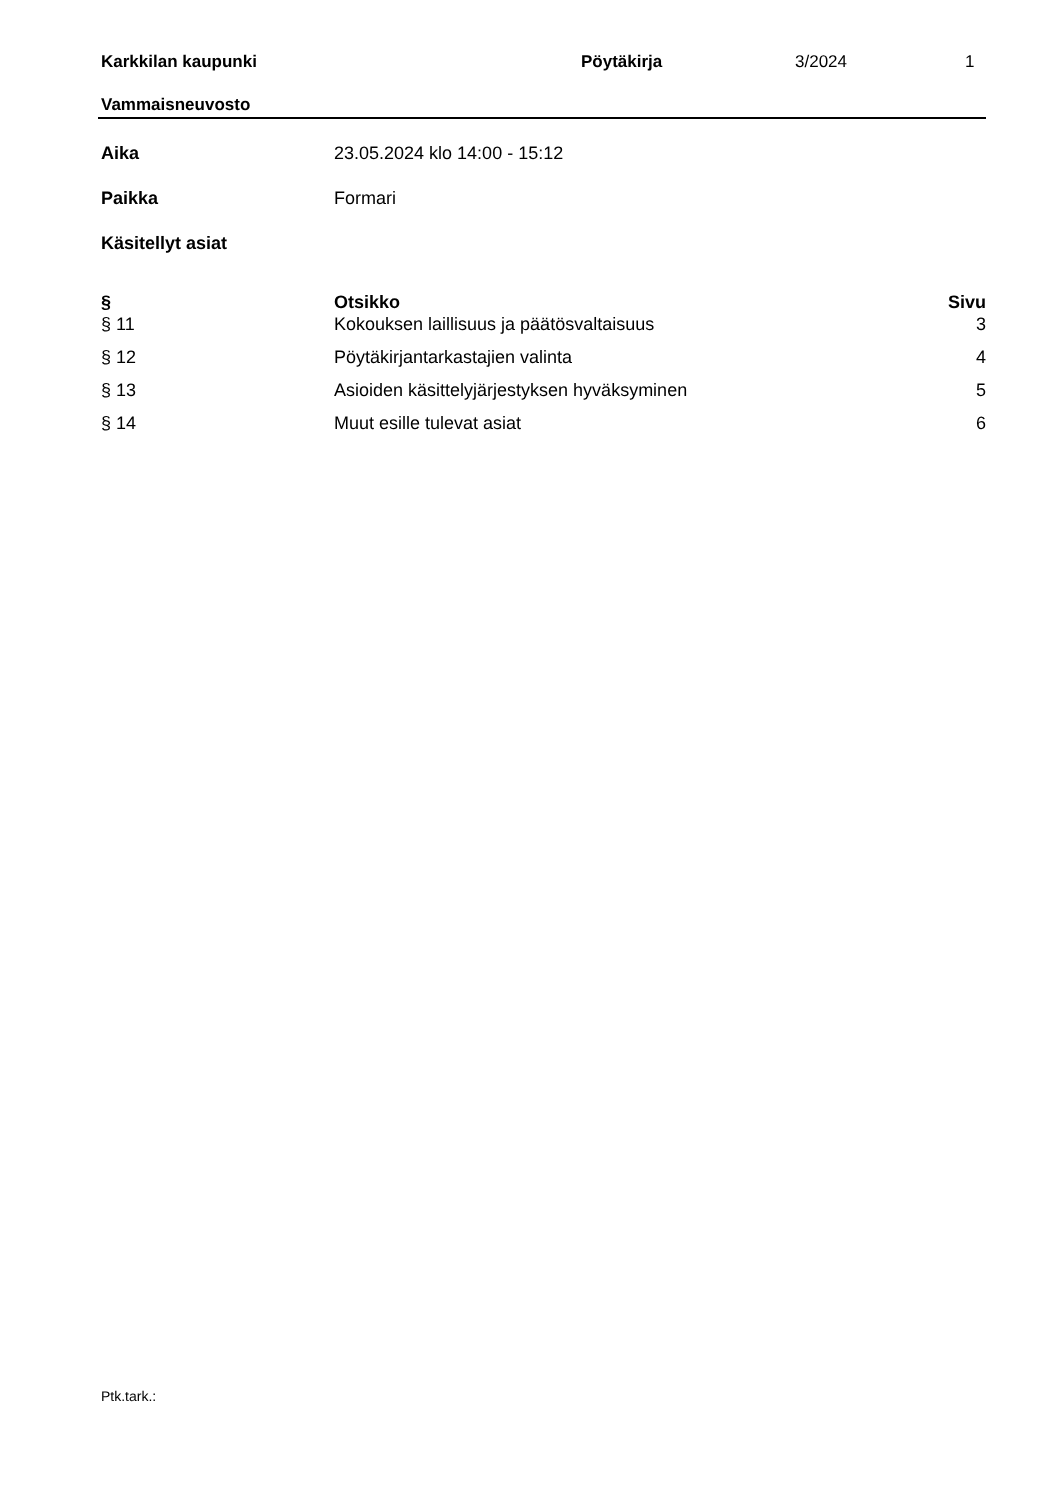Karkkilan kaupunki Pöytäkirja 3/2024 1
Vammaisneuvosto
Aika 23.05.2024 klo 14:00 - 15:12
Paikka Formari
Käsitellyt asiat
| § | Otsikko | Sivu |
| --- | --- | --- |
| § 11 | Kokouksen laillisuus ja päätösvaltaisuus | 3 |
| § 12 | Pöytäkirjantarkastajien valinta | 4 |
| § 13 | Asioiden käsittelyjärjestyksen hyväksyminen | 5 |
| § 14 | Muut esille tulevat asiat | 6 |
Ptk.tark.: